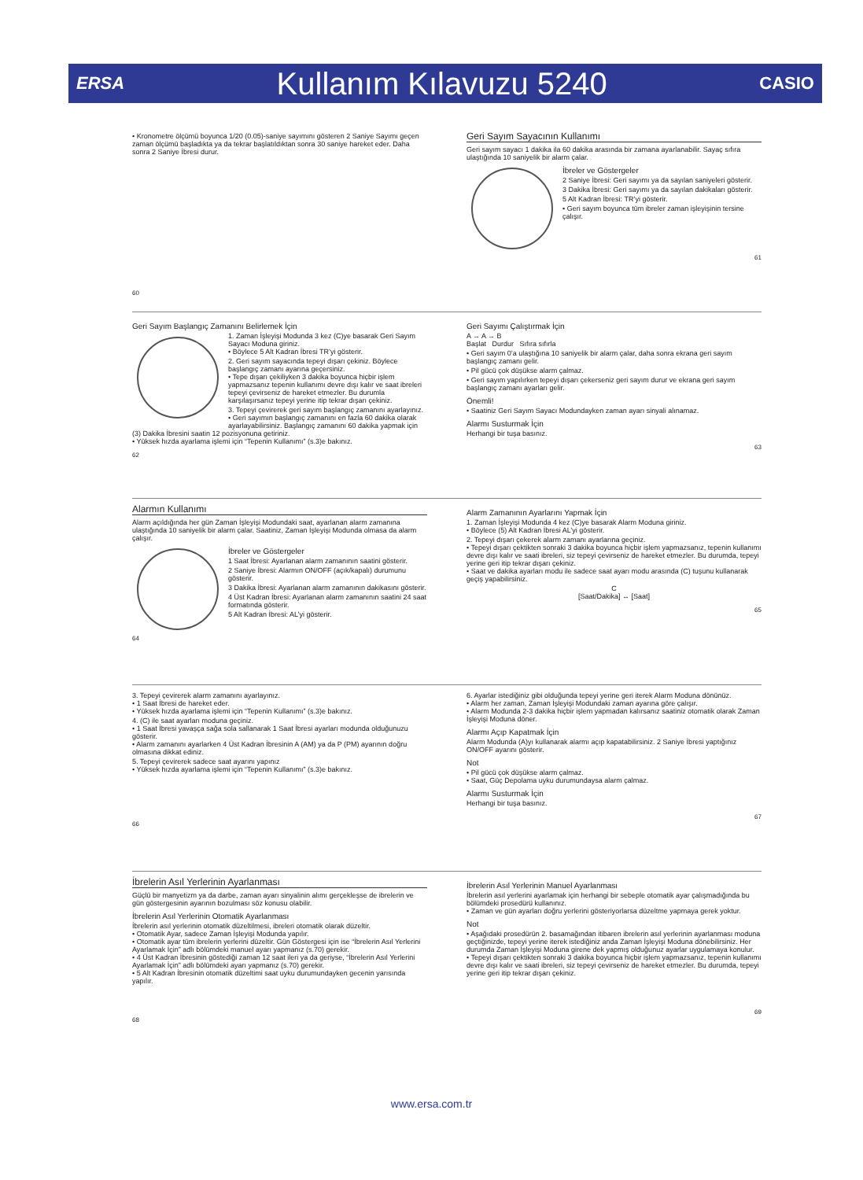ERSA Kullanım Kılavuzu 5240 CASIO
• Kronometre ölçümü boyunca 1/20 (0.05)-saniye sayımını gösteren 2 Saniye Sayımı geçen zaman ölçümü başladıkta ya da tekrar başlatıldıktan sonra 30 saniye hareket eder. Daha sonra 2 Saniye İbresi durur.
60
Geri Sayım Sayacının Kullanımı
Geri sayım sayacı 1 dakika ila 60 dakika arasında bir zamana ayarlanabilir. Sayaç sıfıra ulaştığında 10 saniyelik bir alarm çalar.
İbreler ve Göstergeler
2 Saniye İbresi: Geri sayımı ya da sayılan saniyeleri gösterir.
3 Dakika İbresi: Geri sayımı ya da sayılan dakikaları gösterir.
5 Alt Kadran İbresi: TR’yi gösterir.
• Geri sayım boyunca tüm ibreler zaman işleyişinin tersine çalışır.
61
Geri Sayım Başlangıç Zamanını Belirlemek İçin
1. Zaman İşleyişi Modunda 3 kez (C)ye basarak Geri Sayım Sayacı Moduna giriniz.
• Böylece 5 Alt Kadran İbresi TR’yi gösterir.
2. Geri sayım sayacında tepeyi dışarı çekiniz. Böylece başlangıç zamanı ayarına geçersiniz.
• Tepe dışarı çekiliyken 3 dakika boyunca hiçbir işlem yapmazsanız tepenin kullanımı devre dışı kalır ve saat ibreleri tepeyi çevirseniz de hareket etmezler. Bu durumla karşılaşırsanız tepeyi yerine itip tekrar dışarı çekiniz.
3. Tepeyi çevirerek geri sayım başlangıç zamanını ayarlayınız.
• Geri sayımın başlangıç zamanını en fazla 60 dakika olarak ayarlayabilirsiniz. Başlangıç zamanını 60 dakika yapmak için (3) Dakika İbresini saatin 12 pozisyonuna getiriniz.
• Yüksek hızda ayarlama işlemi için “Tepenin Kullanımı” (s.3)e bakınız.
62
Geri Sayımı Çalıştırmak İçin
A → A → B
Başlat Durdur Sıfıra sıfırla
• Geri sayım 0’a ulaştığına 10 saniyelik bir alarm çalar, daha sonra ekrana geri sayım başlangıç zamanı gelir.
• Pil gücü çok düşükse alarm çalmaz.
• Geri sayım yapılırken tepeyi dışarı çekerseniz geri sayım durur ve ekrana geri sayım başlangıç zamanı ayarları gelir.
Önemli!
• Saatiniz Geri Sayım Sayacı Modundayken zaman ayarı sinyali alınamaz.
Alarmı Susturmak İçin
Herhangi bir tuşa basınız.
63
Alarmın Kullanımı
Alarm açıldığında her gün Zaman İşleyişi Modundaki saat, ayarlanan alarm zamanına ulaştığında 10 saniyelik bir alarm çalar. Saatiniz, Zaman İşleyişi Modunda olmasa da alarm çalışır.
İbreler ve Göstergeler
1 Saat İbresi: Ayarlanan alarm zamanının saatini gösterir.
2 Saniye İbresi: Alarmın ON/OFF (açık/kapalı) durumunu gösterir.
3 Dakika İbresi: Ayarlanan alarm zamanının dakikasını gösterir.
4 Üst Kadran İbresi: Ayarlanan alarm zamanının saatini 24 saat formatında gösterir.
5 Alt Kadran İbresi: AL’yi gösterir.
64
Alarm Zamanının Ayarlarını Yapmak İçin
1. Zaman İşleyişi Modunda 4 kez (C)ye basarak Alarm Moduna giriniz.
• Böylece (5) Alt Kadran İbresi AL’yi gösterir.
2. Tepeyi dışarı çekerek alarm zamanı ayarlarına geçiniz.
• Tepeyi dışarı çektikten sonraki 3 dakika boyunca hiçbir işlem yapmazsanız, tepenin kullanımı devre dışı kalır ve saati ibreleri, siz tepeyi çevirseniz de hareket etmezler. Bu durumda, tepeyi yerine geri itip tekrar dışarı çekiniz.
• Saat ve dakika ayarları modu ile sadece saat ayarı modu arasında (C) tuşunu kullanarak geçiş yapabilirsiniz.
C
[Saat/Dakika] ↔ [Saat]
65
3. Tepeyi çevirerek alarm zamanını ayarlayınız.
• 1 Saat İbresi de hareket eder.
• Yüksek hızda ayarlama işlemi için “Tepenin Kullanımı” (s.3)e bakınız.
4. (C) ile saat ayarları moduna geçiniz.
• 1 Saat İbresi yavaşça sağa sola sallanarak 1 Saat İbresi ayarları modunda olduğunuzu gösterir.
• Alarm zamanını ayarlarken 4 Üst Kadran İbresinin A (AM) ya da P (PM) ayarının doğru olmasına dikkat ediniz.
5. Tepeyi çevirerek sadece saat ayarını yapınız
• Yüksek hızda ayarlama işlemi için “Tepenin Kullanımı” (s.3)e bakınız.
66
6. Ayarlar istediğiniz gibi olduğunda tepeyi yerine geri iterek Alarm Moduna dönünüz.
• Alarm her zaman, Zaman İşleyişi Modundaki zaman ayarına göre çalışır.
• Alarm Modunda 2-3 dakika hiçbir işlem yapmadan kalırsanız saatiniz otomatik olarak Zaman İşleyişi Moduna döner.
Alarmı Açıp Kapatmak İçin
Alarm Modunda (A)yı kullanarak alarmı açıp kapatabilirsiniz. 2 Saniye İbresi yaptığınız ON/OFF ayarını gösterir.
Not
• Pil gücü çok düşükse alarm çalmaz.
• Saat, Güç Depolama uyku durumundaysa alarm çalmaz.
Alarmı Susturmak İçin
Herhangi bir tuşa basınız.
67
İbrelerin Asıl Yerlerinin Ayarlanması
Güçlü bir manyetizm ya da darbe, zaman ayarı sinyalinin alımı gerçekleşse de ibrelerin ve gün göstergesinin ayarının bozulması söz konusu olabilir.
İbrelerin Asıl Yerlerinin Otomatik Ayarlanması
İbrelerin asıl yerlerinin otomatik düzeltilmesi, ibreleri otomatik olarak düzeltir.
• Otomatik Ayar, sadece Zaman İşleyişi Modunda yapılır.
• Otomatik ayar tüm ibrelerin yerlerini düzeltir. Gün Göstergesi için ise “İbrelerin Asıl Yerlerini Ayarlamak İçin” adlı bölümdeki manuel ayarı yapmanız (s.70) gerekir.
• 4 Üst Kadran İbresinin göstediği zaman 12 saat ileri ya da geriyse, “İbrelerin Asıl Yerlerini Ayarlamak İçin” adlı bölümdeki ayarı yapmanız (s.70) gerekir.
• 5 Alt Kadran İbresinin otomatik düzeltimi saat uyku durumundayken gecenin yarısında yapılır.
68
İbrelerin Asıl Yerlerinin Manuel Ayarlanması
İbrelerin asıl yerlerini ayarlamak için herhangi bir sebeple otomatik ayar çalışmadığında bu bölümdeki prosedürü kullanınız.
• Zaman ve gün ayarları doğru yerlerini gösteriyorlarsa düzeltme yapmaya gerek yoktur.
Not
• Aşağıdaki prosedürün 2. basamağından itibaren ibrelerin asıl yerlerinin ayarlanması moduna geçtiğinizde, tepeyi yerine iterek istediğiniz anda Zaman İşleyişi Moduna dönebilirsiniz. Her durumda Zaman İşleyişi Moduna girene dek yapmış olduğunuz ayarlar uygulamaya konulur.
• Tepeyi dışarı çektikten sonraki 3 dakika boyunca hiçbir işlem yapmazsanız, tepenin kullanımı devre dışı kalır ve saati ibreleri, siz tepeyi çevirseniz de hareket etmezler. Bu durumda, tepeyi yerine geri itip tekrar dışarı çekiniz.
69
www.ersa.com.tr